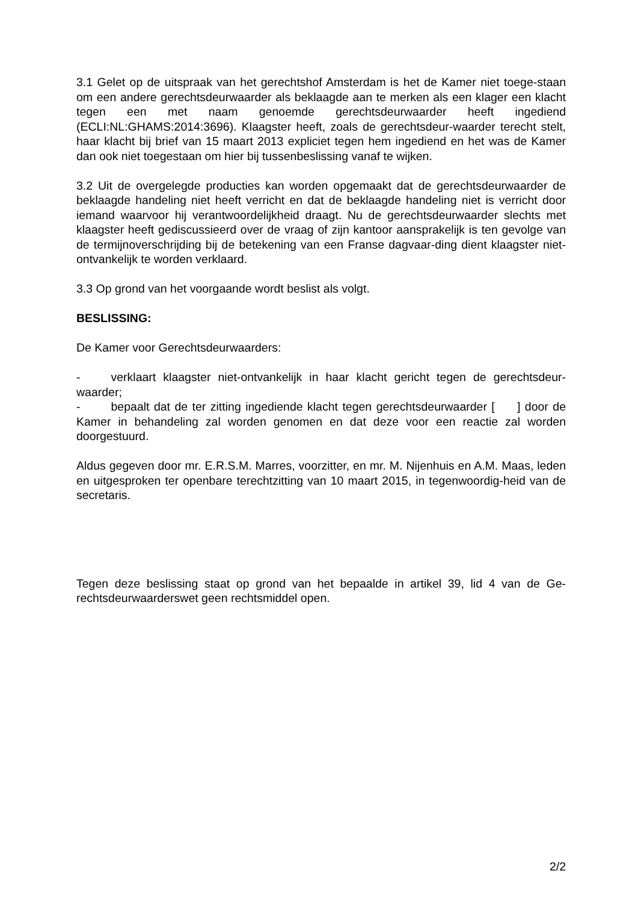3.1 Gelet op de uitspraak van het gerechtshof Amsterdam is het de Kamer niet toege-staan om een andere gerechtsdeurwaarder als beklaagde aan te merken als een klager een klacht tegen een met naam genoemde gerechtsdeurwaarder heeft ingediend (ECLI:NL:GHAMS:2014:3696). Klaagster heeft, zoals de gerechtsdeur-waarder terecht stelt, haar klacht bij brief van 15 maart 2013 expliciet tegen hem ingediend en het was de Kamer dan ook niet toegestaan om hier bij tussenbeslissing vanaf te wijken.
3.2 Uit de overgelegde producties kan worden opgemaakt dat de gerechtsdeurwaarder de beklaagde handeling niet heeft verricht en dat de beklaagde handeling niet is verricht door iemand waarvoor hij verantwoordelijkheid draagt. Nu de gerechtsdeurwaarder slechts met klaagster heeft gediscussieerd over de vraag of zijn kantoor aansprakelijk is ten gevolge van de termijnoverschrijding bij de betekening van een Franse dagvaar-ding dient klaagster niet-ontvankelijk te worden verklaard.
3.3 Op grond van het voorgaande wordt beslist als volgt.
BESLISSING:
De Kamer voor Gerechtsdeurwaarders:
- verklaart klaagster niet-ontvankelijk in haar klacht gericht tegen de gerechtsdeur-waarder;
- bepaalt dat de ter zitting ingediende klacht tegen gerechtsdeurwaarder [ ] door de Kamer in behandeling zal worden genomen en dat deze voor een reactie zal worden doorgestuurd.
Aldus gegeven door mr. E.R.S.M. Marres, voorzitter, en mr. M. Nijenhuis en A.M. Maas, leden en uitgesproken ter openbare terechtzitting van 10 maart 2015, in tegenwoordig-heid van de secretaris.
Tegen deze beslissing staat op grond van het bepaalde in artikel 39, lid 4 van de Ge-rechtsdeurwaarderswet geen rechtsmiddel open.
2/2